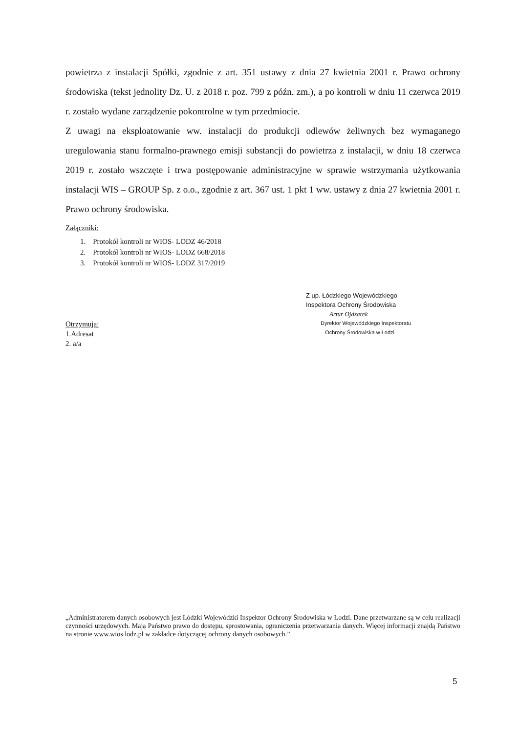powietrza z instalacji Spółki, zgodnie z art. 351 ustawy z dnia 27 kwietnia 2001 r. Prawo ochrony środowiska (tekst jednolity Dz. U. z 2018 r. poz. 799 z późn. zm.), a po kontroli w dniu 11 czerwca 2019 r. zostało wydane zarządzenie pokontrolne w tym przedmiocie.
Z uwagi na eksploatowanie ww. instalacji do produkcji odlewów żeliwnych bez wymaganego uregulowania stanu formalno-prawnego emisji substancji do powietrza z instalacji, w dniu 18 czerwca 2019 r. zostało wszczęte i trwa postępowanie administracyjne w sprawie wstrzymania użytkowania instalacji WIS – GROUP Sp. z o.o., zgodnie z art. 367 ust. 1 pkt 1 ww. ustawy z dnia 27 kwietnia 2001 r. Prawo ochrony środowiska.
Załączniki:
1. Protokół kontroli nr WIOS- LODZ 46/2018
2. Protokół kontroli nr WIOS- LODZ 668/2018
3. Protokół kontroli nr WIOS- LODZ 317/2019
Z up. Łódzkiego Wojewódzkiego
Inspektora Ochrony Środowiska
Artur Ojdzarek
Dyrektor Wojewódzkiego Inspektoratu
Ochrony Środowiska w Łodzi
Otrzymują:
1.Adresat
2. a/a
„Administratorem danych osobowych jest Łódzki Wojewódzki Inspektor Ochrony Środowiska w Łodzi. Dane przetwarzane są w celu realizacji czynności urzędowych. Mają Państwo prawo do dostępu, sprostowania, ograniczenia przetwarzania danych. Więcej informacji znajdą Państwo na stronie www.wios.lodz.pl w zakładce dotyczącej ochrony danych osobowych.”
5